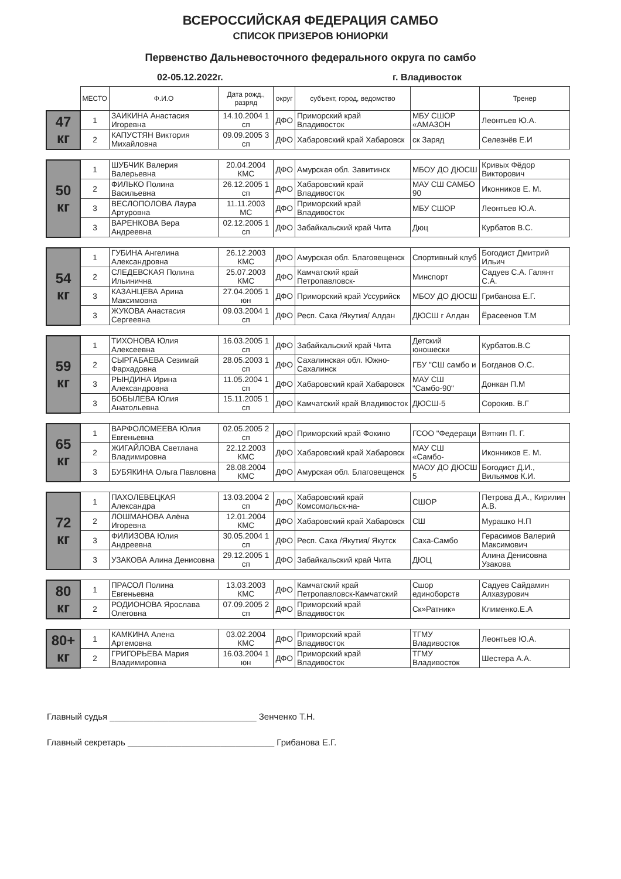ВСЕРОССИЙСКАЯ ФЕДЕРАЦИЯ САМБО
СПИСОК ПРИЗЕРОВ ЮНИОРКИ
Первенство Дальневосточного федерального округа по самбо
02-05.12.2022г. г. Владивосток
| | МЕСТО | Ф.И.О | Дата рожд., разряд | округ | субъект, город, ведомство | | Тренер |
| 47 кг | 1 | ЗАИКИНА Анастасия Игоревна | 14.10.2004 1 сп | ДФО | Приморский край Владивосток | МБУ СШОР «АМАЗОН | Леонтьев Ю.А. |
| | 2 | КАПУСТЯН Виктория Михайловна | 09.09.2005 3 сп | ДФО | Хабаровский край Хабаровск | ск Заряд | Селезнёв Е.И |
| 50 кг | 1 | ШУБЧИК Валерия Валерьевна | 20.04.2004 КМС | ДФО | Амурская обл. Завитинск | МБОУ ДО ДЮСШ | Кривых Фёдор Викторович |
| | 2 | ФИЛЬКО Полина Васильевна | 26.12.2005 1 сп | ДФО | Хабаровский край Владивосток | МАУ СШ САМБО 90 | Иконников Е. М. |
| | 3 | ВЕСЛОПОЛОВА Лаура Артуровна | 11.11.2003 МС | ДФО | Приморский край Владивосток | МБУ СШОР | Леонтьев Ю.А. |
| | 3 | ВАРЕНКОВА Вера Андреевна | 02.12.2005 1 сп | ДФО | Забайкальский край Чита | Дюц | Курбатов В.С. |
| 54 кг | 1 | ГУБИНА Ангелина Александровна | 26.12.2003 КМС | ДФО | Амурская обл. Благовещенск | Спортивный клуб | Богодист Дмитрий Ильич |
| | 2 | СЛЕДЕВСКАЯ Полина Ильинична | 25.07.2003 КМС | ДФО | Камчатский край Петропавловск- | Минспорт | Садуев С.А. Галянт С.А. |
| | 3 | КАЗАНЦЕВА Арина Максимовна | 27.04.2005 1 юн | ДФО | Приморский край Уссурийск | МБОУ ДО ДЮСШ | Грибанова Е.Г. |
| | 3 | ЖУКОВА Анастасия Сергеевна | 09.03.2004 1 сп | ДФО | Респ. Саха /Якутия/ Алдан | ДЮСШ г Алдан | Ёрасеенов Т.М |
| 59 кг | 1 | ТИХОНОВА Юлия Алексеевна | 16.03.2005 1 сп | ДФО | Забайкальский край Чита | Детский юношески | Курбатов.В.С |
| | 2 | СЫРГАБАЕВА Сезимай Фархадовна | 28.05.2003 1 сп | ДФО | Сахалинская обл. Южно-Сахалинск | ГБУ "СШ самбо и | Богданов О.С. |
| | 3 | РЫНДИНА Ирина Александровна | 11.05.2004 1 сп | ДФО | Хабаровский край Хабаровск | МАУ СШ "Самбо-90" | Донкан П.М |
| | 3 | БОБЫЛЕВА Юлия Анатольевна | 15.11.2005 1 сп | ДФО | Камчатский край Владивосток | ДЮСШ-5 | Сорокив. В.Г |
| 65 кг | 1 | ВАРФОЛОМЕЕВА Юлия Евгеньевна | 02.05.2005 2 сп | ДФО | Приморский край Фокино | ГСОО "Федераци | Вяткин П. Г. |
| | 2 | ЖИГАЙЛОВА Светлана Владимировна | 22.12.2003 КМС | ДФО | Хабаровский край Хабаровск | МАУ СШ «Самбо- | Иконников Е. М. |
| | 3 | БУБЯКИНА Ольга Павловна | 28.08.2004 КМС | ДФО | Амурская обл. Благовещенск | МАОУ ДО ДЮСШ 5 | Богодист Д.И., Вильямов К.И. |
| 72 кг | 1 | ПАХОЛЕВЕЦКАЯ Александра | 13.03.2004 2 сп | ДФО | Хабаровский край Комсомольск-на- | СШОР | Петрова Д.А., Кирилин А.В. |
| | 2 | ЛОШМАНОВА Алёна Игоревна | 12.01.2004 КМС | ДФО | Хабаровский край Хабаровск | СШ | Мурашко Н.П |
| | 3 | ФИЛИЗОВА Юлия Андреевна | 30.05.2004 1 сп | ДФО | Респ. Саха /Якутия/ Якутск | Саха-Самбо | Герасимов Валерий Максимович |
| | 3 | УЗАКОВА Алина Денисовна | 29.12.2005 1 сп | ДФО | Забайкальский край Чита | ДЮЦ | Алина Денисовна Узакова |
| 80 кг | 1 | ПРАСОЛ Полина Евгеньевна | 13.03.2003 КМС | ДФО | Камчатский край Петропавловск-Камчатский | Сшор единоборств | Садуев Сайдамин Алхазурович |
| | 2 | РОДИОНОВА Ярослава Олеговна | 07.09.2005 2 сп | ДФО | Приморский край Владивосток | Ск»Ратник» | Клименко.Е.А |
| 80+ кг | 1 | КАМКИНА Алена Артемовна | 03.02.2004 КМС | ДФО | Приморский край Владивосток | ТГМУ Владивосток | Леонтьев Ю.А. |
| | 2 | ГРИГОРЬЕВА Мария Владимировна | 16.03.2004 1 юн | ДФО | Приморский край Владивосток | ТГМУ Владивосток | Шестера А.А. |
Главный судья ______________________________ Зенченко Т.Н.
Главный секретарь ______________________________ Грибанова Е.Г.